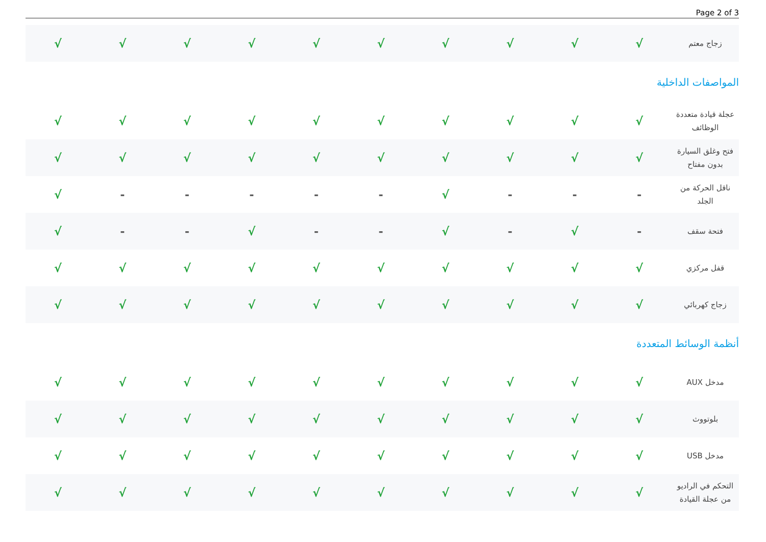Page 2 of 3
| زجاج معتم | √ | √ | √ | √ | √ | √ | √ | √ | √ | √ |
المواصفات الداخلية
| عجلة قيادة متعددة الوظائف | √ | √ | √ | √ | √ | √ | √ | √ | √ | √ |
| فتح وغلق السيارة بدون مفتاح | √ | √ | √ | √ | √ | √ | √ | √ | √ | √ |
| ناقل الحركة من الجلد | - | - | - | √ | - | - | - | - | - | √ |
| فتحة سقف | - | √ | - | √ | - | - | √ | - | - | √ |
| قفل مركزي | √ | √ | √ | √ | √ | √ | √ | √ | √ | √ |
| زجاج كهربائي | √ | √ | √ | √ | √ | √ | √ | √ | √ | √ |
أنظمة الوسائط المتعددة
| مدخل AUX | √ | √ | √ | √ | √ | √ | √ | √ | √ | √ |
| بلوتووث | √ | √ | √ | √ | √ | √ | √ | √ | √ | √ |
| مدخل USB | √ | √ | √ | √ | √ | √ | √ | √ | √ | √ |
| التحكم في الراديو من عجلة القيادة | √ | √ | √ | √ | √ | √ | √ | √ | √ | √ |